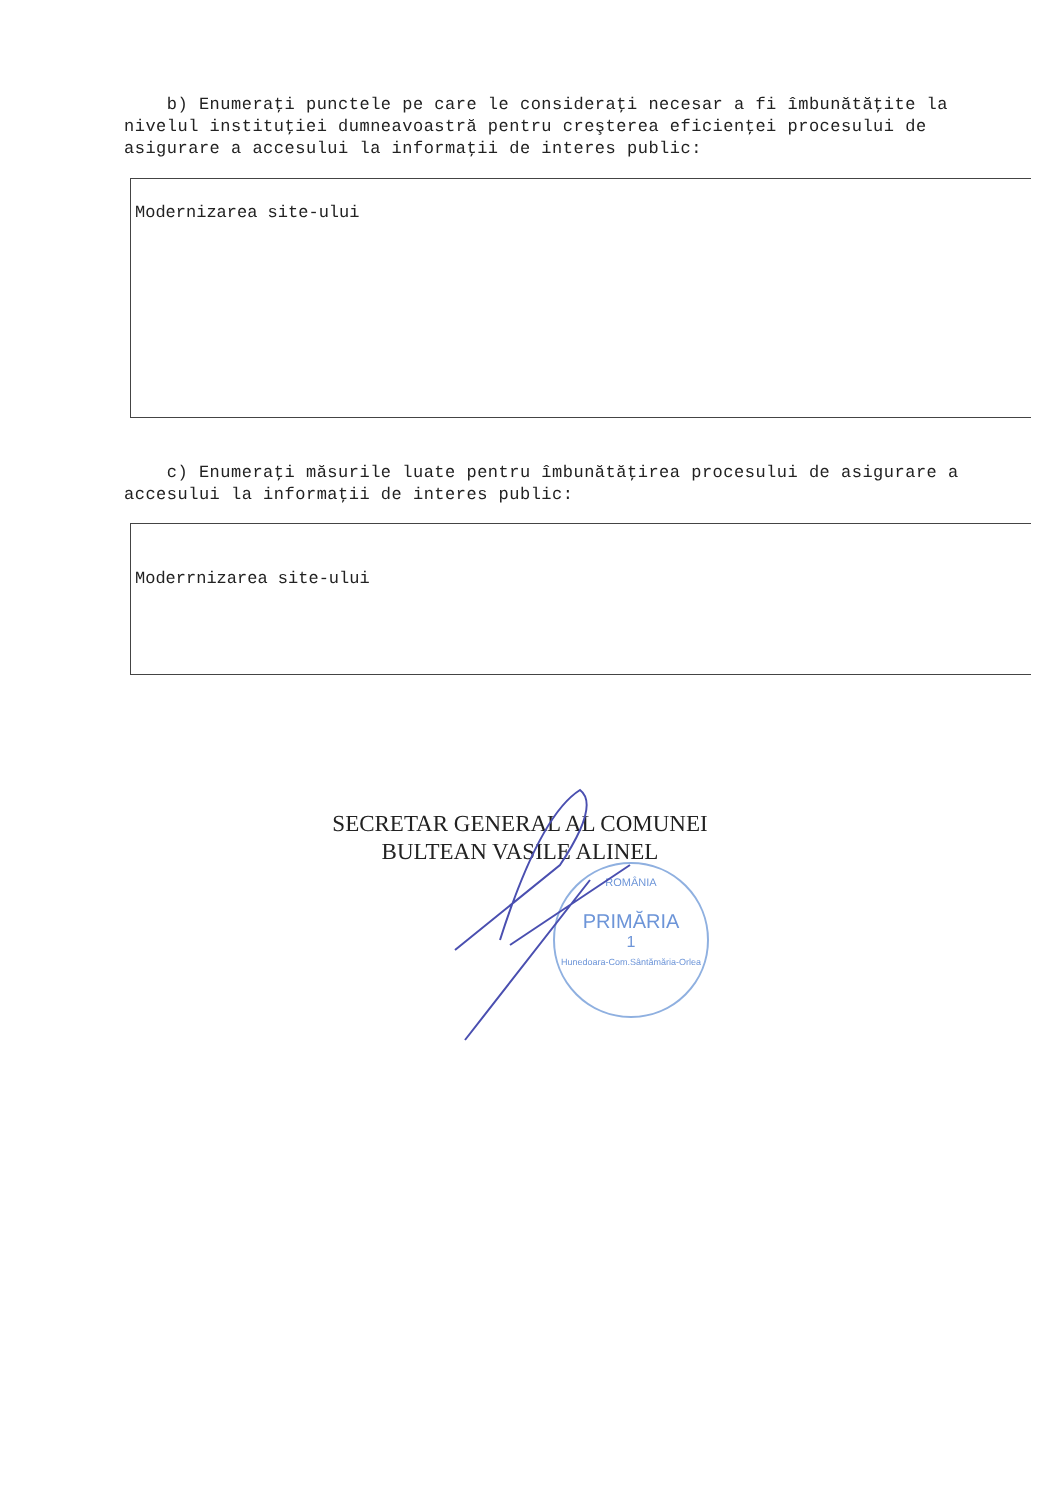b) Enumeraţi punctele pe care le consideraţi necesar a fi îmbunătăţite la nivelul instituţiei dumneavoastră pentru creşterea eficienţei procesului de asigurare a accesului la informaţii de interes public:
Modernizarea site-ului
c) Enumeraţi măsurile luate pentru îmbunătăţirea procesului de asigurare a accesului la informaţii de interes public:
Moderrnizarea site-ului
SECRETAR GENERAL AL COMUNEI
BULTEAN VASILE ALINEL
ROMÂNIA
PRIMĂRIA
1
Hunedoara-Com.Sântămăria-Orlea